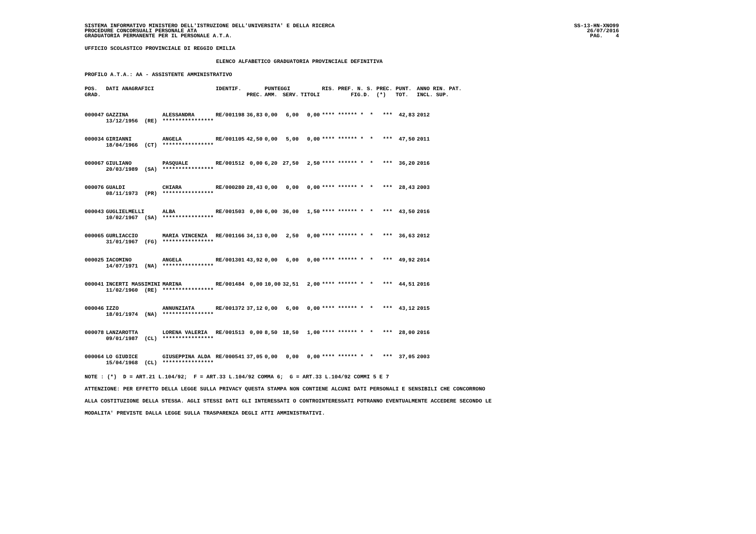SISTEMA INFORMATIVO MINISTERO DELL'ISTRUZIONE DELL'UNIVERSITA' E DELLA RICERCA
PROCEDURE CONCORSUALI PERSONALE ATA
GRADUATORIA PERMANENTE PER IL PERSONALE A.T.A.
SS-13-HN-XNO99
26/07/2016
PAG.    4
UFFICIO SCOLASTICO PROVINCIALE DI REGGIO EMILIA
                                         ELENCO ALFABETICO GRADUATORIA PROVINCIALE DEFINITIVA
PROFILO A.T.A.: AA - ASSISTENTE AMMINISTRATIVO
| POS. | DATI ANAGRAFICI | | IDENTIF. | | PUNTEGGI | | | RIS. PREF. N. S. PREC. PUNT. | ANNO RIN. PAT. |
| --- | --- | --- | --- | --- | --- | --- | --- | --- | --- |
| GRAD. | | | | PREC. | AMM. | SERV. | TITOLI | FIG.D. (*) TOT. | INCL. SUP. |
| 000047 | GAZZINA | ALESSANDRA | RE/001198 | 36,83 | 0,00 | 6,00 | 0,00 | **** ****** * * *** 42,83 | 2012 |
| | 13/12/1956 (RE) | **************** | | | | | | | |
| 000034 | GIRIANNI | ANGELA | RE/001105 | 42,50 | 0,00 | 5,00 | 0,00 | **** ****** * * *** 47,50 | 2011 |
| | 18/04/1966 (CT) | **************** | | | | | | | |
| 000067 | GIULIANO | PASQUALE | RE/001512 | 0,00 | 6,20 | 27,50 | 2,50 | **** ****** * * *** 36,20 | 2016 |
| | 20/03/1989 (SA) | **************** | | | | | | | |
| 000076 | GUALDI | CHIARA | RE/000280 | 28,43 | 0,00 | 0,00 | 0,00 | **** ****** * * *** 28,43 | 2003 |
| | 08/11/1973 (PR) | **************** | | | | | | | |
| 000043 | GUGLIELMELLI | ALBA | RE/001503 | 0,00 | 6,00 | 36,00 | 1,50 | **** ****** * * *** 43,50 | 2016 |
| | 10/02/1967 (SA) | **************** | | | | | | | |
| 000065 | GURLIACCIO | MARIA VINCENZA | RE/001166 | 34,13 | 0,00 | 2,50 | 0,00 | **** ****** * * *** 36,63 | 2012 |
| | 31/01/1967 (FG) | **************** | | | | | | | |
| 000025 | IACOMINO | ANGELA | RE/001301 | 43,92 | 0,00 | 6,00 | 0,00 | **** ****** * * *** 49,92 | 2014 |
| | 14/07/1971 (NA) | **************** | | | | | | | |
| 000041 | INCERTI MASSIMINI | MARINA | RE/001484 | 0,00 | 10,00 | 32,51 | 2,00 | **** ****** * * *** 44,51 | 2016 |
| | 11/02/1960 (RE) | **************** | | | | | | | |
| 000046 | IZZO | ANNUNZIATA | RE/001372 | 37,12 | 0,00 | 6,00 | 0,00 | **** ****** * * *** 43,12 | 2015 |
| | 18/01/1974 (NA) | **************** | | | | | | | |
| 000078 | LANZAROTTA | LORENA VALERIA | RE/001513 | 0,00 | 8,50 | 18,50 | 1,00 | **** ****** * * *** 28,00 | 2016 |
| | 09/01/1987 (CL) | **************** | | | | | | | |
| 000064 | LO GIUDICE | GIUSEPPINA ALDA | RE/000541 | 37,05 | 0,00 | 0,00 | 0,00 | **** ****** * * *** 37,05 | 2003 |
| | 15/04/1968 (CL) | **************** | | | | | | | |
NOTE : (*)  D = ART.21 L.104/92;  F = ART.33 L.104/92 COMMA 6;  G = ART.33 L.104/92 COMMI 5 E 7
ATTENZIONE: PER EFFETTO DELLA LEGGE SULLA PRIVACY QUESTA STAMPA NON CONTIENE ALCUNI DATI PERSONALI E SENSIBILI CHE CONCORRONO
ALLA COSTITUZIONE DELLA STESSA. AGLI STESSI DATI GLI INTERESSATI O CONTROINTERESSATI POTRANNO EVENTUALMENTE ACCEDERE SECONDO LE
MODALITA' PREVISTE DALLA LEGGE SULLA TRASPARENZA DEGLI ATTI AMMINISTRATIVI.